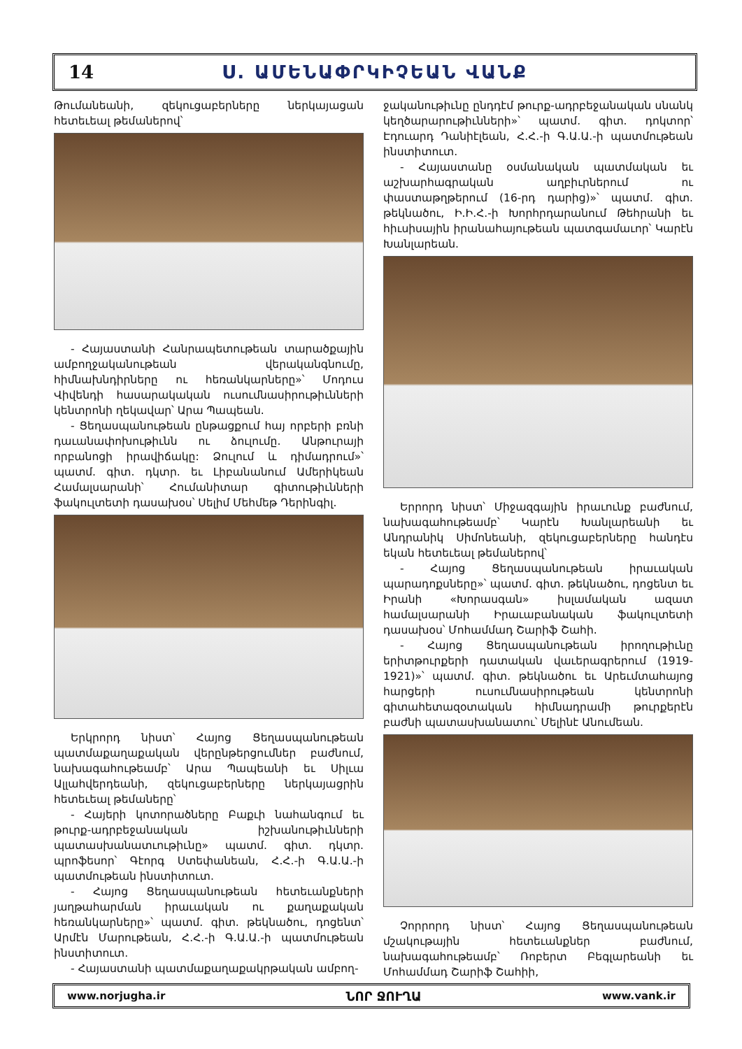14 Ս. ԱՄԵՆԱՓՐԿԻՉԵԱՆ ՎԱՆՔ
Թումանեանի, զեկուցաբերները ներկայացան հետեւեալ թեմաներով՝
- Հայաստանի Հանրապետութեան տարածքային ամբողջականութեան վերականգնումը, հիմնախնդիրները ու հեռանկարները»՝ Մոդուս Վիվենդի հասարակական ուսումնասիրութիւնների կենտրոնի ղեկավար՝ Արա Պապեան.
- Ցեղասպանութեան ընթացքում հայ որբերի բռնի դաւանափոխութիւնն ու ձուլումը. Անթուրայի որբանոցի իրավիճակը: Ձուլում և դիմադրում»՝ պատմ. գիտ. դկտր. եւ Լիբանանում Ամերիկեան Համալսարանի՝ Հումանիտար գիտութիւնների ֆակուլտետի դասախօս՝ Սելիմ Մեհմեթ Դերինգիլ.
Երկրորդ նիստ՝ Հայոց Ցեղասպանութեան պատմաքաղաքական վերընթերցումներ բաժնում, նախագահութեամբ՝ Արա Պապեանի եւ Սիլւա Ալլահվերդեանի, զեկուցաբերները ներկայացրին հետեւեալ թեմաները՝
- Հայերի կոտորածները Բաքւի նահանգում եւ թուրք-ադրբեջանական իշխանութիւնների պատասխանատւութիւնը» պատմ. գիտ. դկտր. պրոֆեսոր՝ Գէորգ Ստեփանեան, Հ.Հ.-ի Գ.Ա.Ա.-ի պատմութեան ինստիտուտ.
- Հայոց Ցեղասպանութեան հետեւանքների յաղթահարման իրաւական ու քաղաքական հեռանկարները»՝ պատմ. գիտ. թեկնածու, դոցենտ՝ Արմէն Մարութեան, Հ.Հ.-ի Գ.Ա.Ա.-ի պատմութեան ինստիտուտ.
- Հայաստանի պատմաքաղաքակրթական ամբող-
ջականութիւնը ընդդէմ թուրք-ադրբեջանական սնանկ կեղծարարութիւնների»՝ պատմ. գիտ. դոկտոր՝ Էդուարդ Դանիէլեան, Հ.Հ.-ի Գ.Ա.Ա.-ի պատմութեան ինստիտուտ.
- Հայաստանը օսմանական պատմական եւ աշխարհագրական աղբիւրներում ու փաստաթղթերում (16-րդ դարից)»՝ պատմ. գիտ. թեկնածու, Ի.Ի.Հ.-ի Խորհրդարանում Թեհրանի եւ հիւսիսային իրանահայութեան պատգամաւոր՝ Կարէն Խանլարեան.
Երրորդ նիստ՝ Միջազգային իրաւունք բաժնում, նախագահութեամբ՝ Կարէն Խանլարեանի եւ Անդրանիկ Սիմոնեանի, զեկուցաբերները հանդէս եկան հետեւեալ թեմաներով՝
- Հայոց Ցեղասպանութեան իրաւական պարադոքսները»՝ պատմ. գիտ. թեկնածու, դոցենտ եւ Իրանի «Խորասգան» իսլամական ազատ համալսարանի Իրաւաբանական ֆակուլտետի դասախօս՝ Մոհամմադ Շարիֆ Շահի.
- Հայոց Ցեղասպանութեան իրողութիւնը երիտթուրքերի դատական վաւերագրերում (1919-1921)»՝ պատմ. գիտ. թեկնածու եւ Արեւմտահայոց հարցերի ուսումնասիրութեան կենտրոնի գիտահետազօտական հիմնադրամի թուրքերէն բաժնի պատասխանատու՝ Մելինէ Անումեան.
Չորրորդ նիստ՝ Հայոց Ցեղասպանութեան մշակութային հետեւանքներ բաժնում, նախագահութեամբ՝ Ռոբերտ Բեգլարեանի եւ Մոհամմադ Շարիֆ Շահիի,
www.norjugha.ir ՆՈՐ ՋՈՒՂԱ www.vank.ir